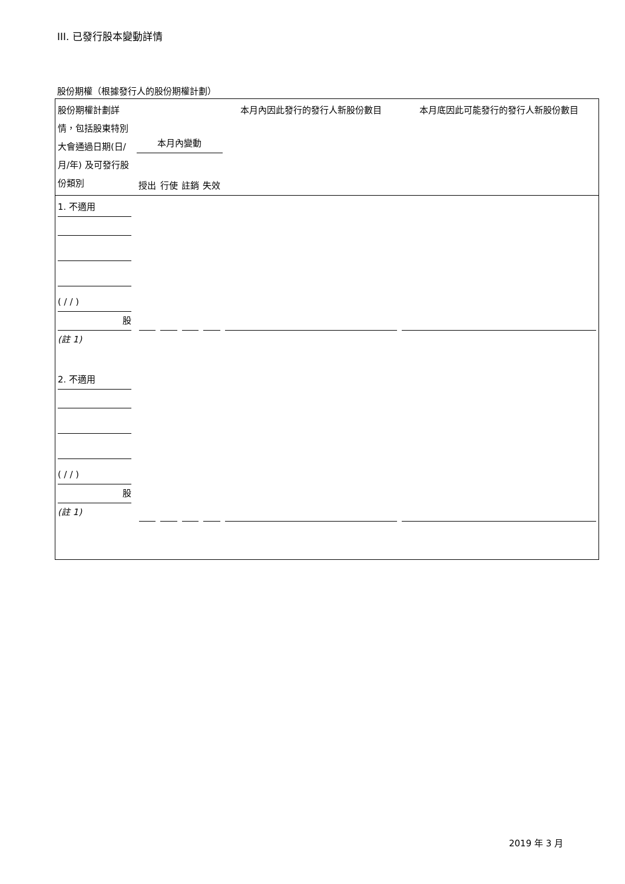III. 已發行股本變動詳情
股份期權（根據發行人的股份期權計劃）
| 股份期權計劃詳情，包括股東特別大會通過日期(日/月/年) 及可發行股份類別 | 本月內變動 授出 行使 註銷 失效 | | | | 本月內因此發行的發行人新股份數目 | 本月底因此可能發行的發行人新股份數目 |
| --- | --- | --- | --- | --- | --- | --- |
| 1. 不適用 ( / / ) 股 (註 1) | | | | | | |
| 2. 不適用 ( / / ) 股 (註 1) | | | | | | |
2019 年 3 月